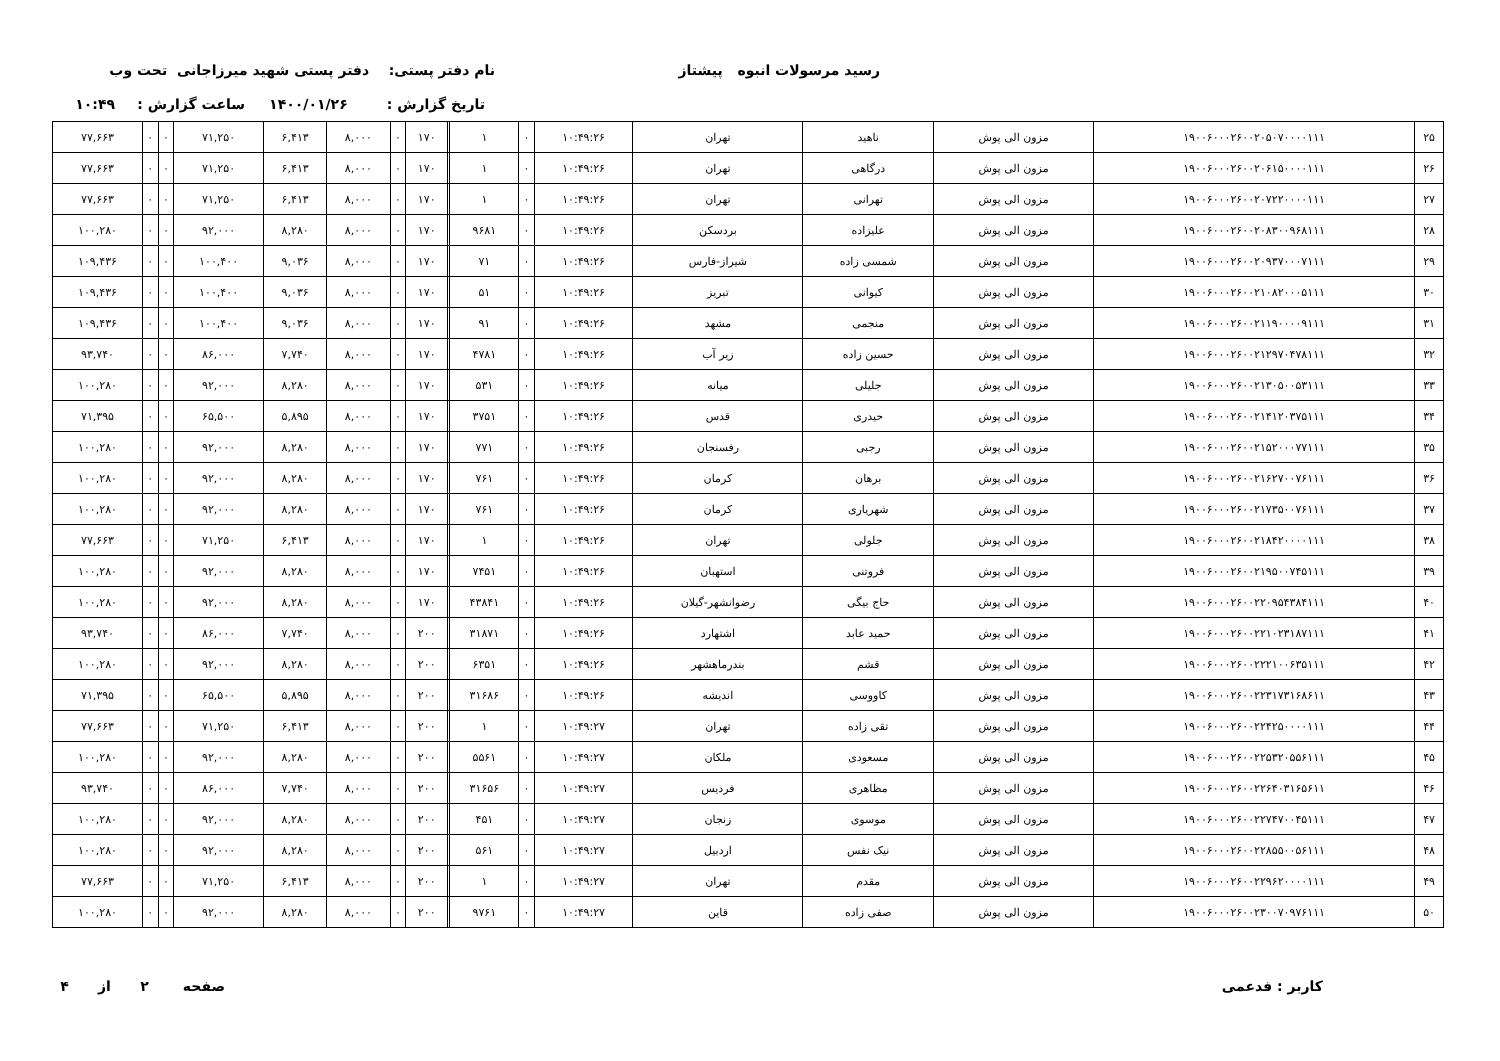رسید مرسولات انبوه پیشتاز
نام دفتر پستی: دفتر پستی شهید میرزاجانی تحت وب
تاریخ گزارش : ۱۴۰۰/۰۱/۲۶
ساعت گزارش : ۱۰:۴۹
| ۲۵ | ۱۹۰۰۶۰۰۰۲۶۰۰۲۰۵۰۷۰۰۰۰۱۱۱ | مزون الی پوش | ناهید | تهران | ۱۰:۴۹:۲۶ | ۰ | ۱ | | ۱۷۰ | ۰ | ۸,۰۰۰ | ۶,۴۱۳ | ۷۱,۲۵۰ | ۰ | ۰ | ۷۷,۶۶۳ |
| ۲۶ | ۱۹۰۰۶۰۰۰۲۶۰۰۲۰۶۱۵۰۰۰۰۱۱۱ | مزون الی پوش | درگاهی | تهران | ۱۰:۴۹:۲۶ | ۰ | ۱ | | ۱۷۰ | ۰ | ۸,۰۰۰ | ۶,۴۱۳ | ۷۱,۲۵۰ | ۰ | ۰ | ۷۷,۶۶۳ |
| ۲۷ | ۱۹۰۰۶۰۰۰۲۶۰۰۲۰۷۲۲۰۰۰۰۱۱۱ | مزون الی پوش | تهرانی | تهران | ۱۰:۴۹:۲۶ | ۰ | ۱ | | ۱۷۰ | ۰ | ۸,۰۰۰ | ۶,۴۱۳ | ۷۱,۲۵۰ | ۰ | ۰ | ۷۷,۶۶۳ |
| ۲۸ | ۱۹۰۰۶۰۰۰۲۶۰۰۲۰۸۳۰۰۹۶۸۱۱۱ | مزون الی پوش | علیزاده | بردسکن | ۱۰:۴۹:۲۶ | ۰ | ۹۶۸۱ | | ۱۷۰ | ۰ | ۸,۰۰۰ | ۸,۲۸۰ | ۹۲,۰۰۰ | ۰ | ۰ | ۱۰۰,۲۸۰ |
| ۲۹ | ۱۹۰۰۶۰۰۰۲۶۰۰۲۰۹۳۷۰۰۰۷۱۱۱ | مزون الی پوش | شمسی زاده | شیراز-فارس | ۱۰:۴۹:۲۶ | ۰ | ۷۱ | | ۱۷۰ | ۰ | ۸,۰۰۰ | ۹,۰۳۶ | ۱۰۰,۴۰۰ | ۰ | ۰ | ۱۰۹,۴۳۶ |
| ۳۰ | ۱۹۰۰۶۰۰۰۲۶۰۰۲۱۰۸۲۰۰۰۵۱۱۱ | مزون الی پوش | کیوانی | تبریز | ۱۰:۴۹:۲۶ | ۰ | ۵۱ | | ۱۷۰ | ۰ | ۸,۰۰۰ | ۹,۰۳۶ | ۱۰۰,۴۰۰ | ۰ | ۰ | ۱۰۹,۴۳۶ |
| ۳۱ | ۱۹۰۰۶۰۰۰۲۶۰۰۲۱۱۹۰۰۰۰۹۱۱۱ | مزون الی پوش | منجمی | مشهد | ۱۰:۴۹:۲۶ | ۰ | ۹۱ | | ۱۷۰ | ۰ | ۸,۰۰۰ | ۹,۰۳۶ | ۱۰۰,۴۰۰ | ۰ | ۰ | ۱۰۹,۴۳۶ |
| ۳۲ | ۱۹۰۰۶۰۰۰۲۶۰۰۲۱۲۹۷۰۴۷۸۱۱۱ | مزون الی پوش | حسین زاده | زیر آب | ۱۰:۴۹:۲۶ | ۰ | ۴۷۸۱ | | ۱۷۰ | ۰ | ۸,۰۰۰ | ۷,۷۴۰ | ۸۶,۰۰۰ | ۰ | ۰ | ۹۳,۷۴۰ |
| ۳۳ | ۱۹۰۰۶۰۰۰۲۶۰۰۲۱۳۰۵۰۰۵۳۱۱۱ | مزون الی پوش | جلیلی | میانه | ۱۰:۴۹:۲۶ | ۰ | ۵۳۱ | | ۱۷۰ | ۰ | ۸,۰۰۰ | ۸,۲۸۰ | ۹۲,۰۰۰ | ۰ | ۰ | ۱۰۰,۲۸۰ |
| ۳۴ | ۱۹۰۰۶۰۰۰۲۶۰۰۲۱۴۱۲۰۳۷۵۱۱۱ | مزون الی پوش | حیدری | قدس | ۱۰:۴۹:۲۶ | ۰ | ۳۷۵۱ | | ۱۷۰ | ۰ | ۸,۰۰۰ | ۵,۸۹۵ | ۶۵,۵۰۰ | ۰ | ۰ | ۷۱,۳۹۵ |
| ۳۵ | ۱۹۰۰۶۰۰۰۲۶۰۰۲۱۵۲۰۰۰۷۷۱۱۱ | مزون الی پوش | رجبی | رفسنجان | ۱۰:۴۹:۲۶ | ۰ | ۷۷۱ | | ۱۷۰ | ۰ | ۸,۰۰۰ | ۸,۲۸۰ | ۹۲,۰۰۰ | ۰ | ۰ | ۱۰۰,۲۸۰ |
| ۳۶ | ۱۹۰۰۶۰۰۰۲۶۰۰۲۱۶۲۷۰۰۷۶۱۱۱ | مزون الی پوش | برهان | کرمان | ۱۰:۴۹:۲۶ | ۰ | ۷۶۱ | | ۱۷۰ | ۰ | ۸,۰۰۰ | ۸,۲۸۰ | ۹۲,۰۰۰ | ۰ | ۰ | ۱۰۰,۲۸۰ |
| ۳۷ | ۱۹۰۰۶۰۰۰۲۶۰۰۲۱۷۳۵۰۰۷۶۱۱۱ | مزون الی پوش | شهریاری | کرمان | ۱۰:۴۹:۲۶ | ۰ | ۷۶۱ | | ۱۷۰ | ۰ | ۸,۰۰۰ | ۸,۲۸۰ | ۹۲,۰۰۰ | ۰ | ۰ | ۱۰۰,۲۸۰ |
| ۳۸ | ۱۹۰۰۶۰۰۰۲۶۰۰۲۱۸۴۲۰۰۰۰۱۱۱ | مزون الی پوش | جلولی | تهران | ۱۰:۴۹:۲۶ | ۰ | ۱ | | ۱۷۰ | ۰ | ۸,۰۰۰ | ۶,۴۱۳ | ۷۱,۲۵۰ | ۰ | ۰ | ۷۷,۶۶۳ |
| ۳۹ | ۱۹۰۰۶۰۰۰۲۶۰۰۲۱۹۵۰۰۷۴۵۱۱۱ | مزون الی پوش | فروتنی | استهبان | ۱۰:۴۹:۲۶ | ۰ | ۷۴۵۱ | | ۱۷۰ | ۰ | ۸,۰۰۰ | ۸,۲۸۰ | ۹۲,۰۰۰ | ۰ | ۰ | ۱۰۰,۲۸۰ |
| ۴۰ | ۱۹۰۰۶۰۰۰۲۶۰۰۲۲۰۹۵۴۳۸۴۱۱۱ | مزون الی پوش | حاج بیگی | رضوانشهر-گیلان | ۱۰:۴۹:۲۶ | ۰ | ۴۳۸۴۱ | | ۱۷۰ | ۰ | ۸,۰۰۰ | ۸,۲۸۰ | ۹۲,۰۰۰ | ۰ | ۰ | ۱۰۰,۲۸۰ |
| ۴۱ | ۱۹۰۰۶۰۰۰۲۶۰۰۲۲۱۰۲۳۱۸۷۱۱۱ | مزون الی پوش | حمید عابد | اشتهارد | ۱۰:۴۹:۲۶ | ۰ | ۳۱۸۷۱ | | ۲۰۰ | ۰ | ۸,۰۰۰ | ۷,۷۴۰ | ۸۶,۰۰۰ | ۰ | ۰ | ۹۳,۷۴۰ |
| ۴۲ | ۱۹۰۰۶۰۰۰۲۶۰۰۲۲۲۱۰۰۶۳۵۱۱۱ | مزون الی پوش | قشم | بندرماهشهر | ۱۰:۴۹:۲۶ | ۰ | ۶۳۵۱ | | ۲۰۰ | ۰ | ۸,۰۰۰ | ۸,۲۸۰ | ۹۲,۰۰۰ | ۰ | ۰ | ۱۰۰,۲۸۰ |
| ۴۳ | ۱۹۰۰۶۰۰۰۲۶۰۰۲۲۳۱۷۳۱۶۸۶۱۱ | مزون الی پوش | کاووسی | اندیشه | ۱۰:۴۹:۲۶ | ۰ | ۳۱۶۸۶ | | ۲۰۰ | ۰ | ۸,۰۰۰ | ۵,۸۹۵ | ۶۵,۵۰۰ | ۰ | ۰ | ۷۱,۳۹۵ |
| ۴۴ | ۱۹۰۰۶۰۰۰۲۶۰۰۲۲۴۲۵۰۰۰۰۱۱۱ | مزون الی پوش | تقی زاده | تهران | ۱۰:۴۹:۲۷ | ۰ | ۱ | | ۲۰۰ | ۰ | ۸,۰۰۰ | ۶,۴۱۳ | ۷۱,۲۵۰ | ۰ | ۰ | ۷۷,۶۶۳ |
| ۴۵ | ۱۹۰۰۶۰۰۰۲۶۰۰۲۲۵۳۲۰۵۵۶۱۱۱ | مزون الی پوش | مسعودی | ملکان | ۱۰:۴۹:۲۷ | ۰ | ۵۵۶۱ | | ۲۰۰ | ۰ | ۸,۰۰۰ | ۸,۲۸۰ | ۹۲,۰۰۰ | ۰ | ۰ | ۱۰۰,۲۸۰ |
| ۴۶ | ۱۹۰۰۶۰۰۰۲۶۰۰۲۲۶۴۰۳۱۶۵۶۱۱ | مزون الی پوش | مظاهری | فردیس | ۱۰:۴۹:۲۷ | ۰ | ۳۱۶۵۶ | | ۲۰۰ | ۰ | ۸,۰۰۰ | ۷,۷۴۰ | ۸۶,۰۰۰ | ۰ | ۰ | ۹۳,۷۴۰ |
| ۴۷ | ۱۹۰۰۶۰۰۰۲۶۰۰۲۲۷۴۷۰۰۴۵۱۱۱ | مزون الی پوش | موسوی | زنجان | ۱۰:۴۹:۲۷ | ۰ | ۴۵۱ | | ۲۰۰ | ۰ | ۸,۰۰۰ | ۸,۲۸۰ | ۹۲,۰۰۰ | ۰ | ۰ | ۱۰۰,۲۸۰ |
| ۴۸ | ۱۹۰۰۶۰۰۰۲۶۰۰۲۲۸۵۵۰۰۵۶۱۱۱ | مزون الی پوش | نیک نفس | اردبیل | ۱۰:۴۹:۲۷ | ۰ | ۵۶۱ | | ۲۰۰ | ۰ | ۸,۰۰۰ | ۸,۲۸۰ | ۹۲,۰۰۰ | ۰ | ۰ | ۱۰۰,۲۸۰ |
| ۴۹ | ۱۹۰۰۶۰۰۰۲۶۰۰۲۲۹۶۲۰۰۰۰۱۱۱ | مزون الی پوش | مقدم | تهران | ۱۰:۴۹:۲۷ | ۰ | ۱ | | ۲۰۰ | ۰ | ۸,۰۰۰ | ۶,۴۱۳ | ۷۱,۲۵۰ | ۰ | ۰ | ۷۷,۶۶۳ |
| ۵۰ | ۱۹۰۰۶۰۰۰۲۶۰۰۲۳۰۰۷۰۹۷۶۱۱۱ | مزون الی پوش | صفی زاده | قاین | ۱۰:۴۹:۲۷ | ۰ | ۹۷۶۱ | | ۲۰۰ | ۰ | ۸,۰۰۰ | ۸,۲۸۰ | ۹۲,۰۰۰ | ۰ | ۰ | ۱۰۰,۲۸۰ |
کاربر : فدعمی صفحه ۲ از ۴